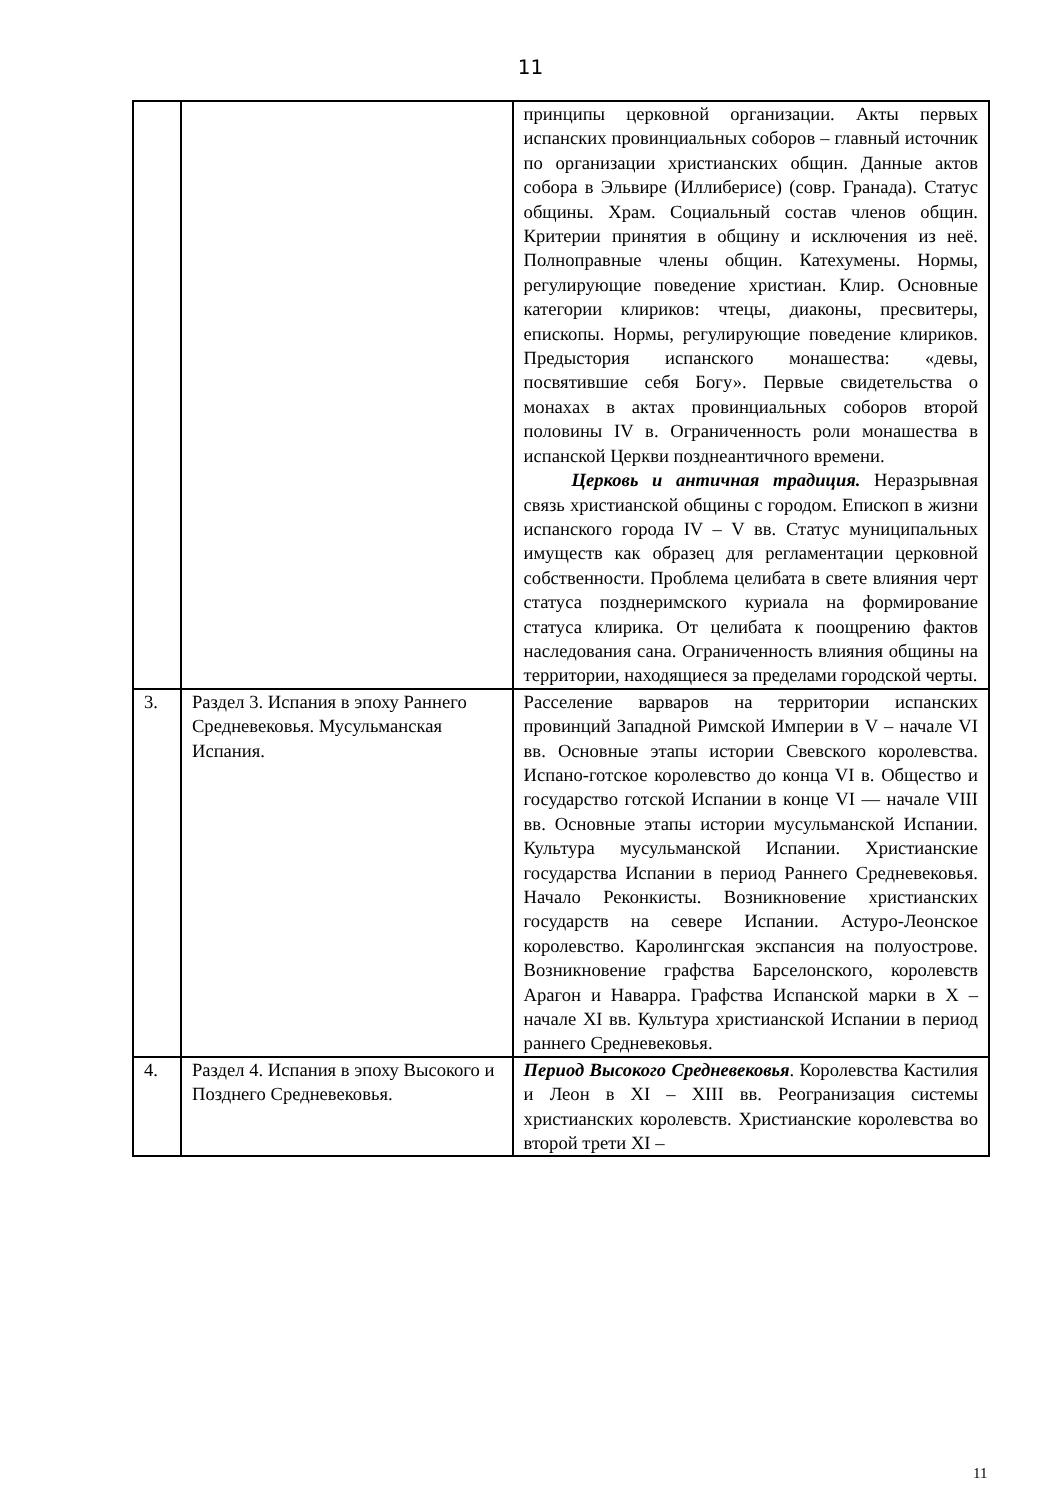11
| | | принципы церковной организации. Акты первых испанских провинциальных соборов – главный источник по организации христианских общин. Данные актов собора в Эльвире (Иллиберисе) (совр. Гранада). Статус общины. Храм. Социальный состав членов общин. Критерии принятия в общину и исключения из неё. Полноправные члены общин. Катехумены. Нормы, регулирующие поведение христиан. Клир. Основные категории клириков: чтецы, диаконы, пресвитеры, епископы. Нормы, регулирующие поведение клириков. Предыстория испанского монашества: «девы, посвятившие себя Богу». Первые свидетельства о монахах в актах провинциальных соборов второй половины IV в. Ограниченность роли монашества в испанской Церкви позднеантичного времени. Церковь и античная традиция. Неразрывная связь христианской общины с городом. Епископ в жизни испанского города IV – V вв. Статус муниципальных имуществ как образец для регламентации церковной собственности. Проблема целибата в свете влияния черт статуса позднеримского куриала на формирование статуса клирика. От целибата к поощрению фактов наследования сана. Ограниченность влияния общины на территории, находящиеся за пределами городской черты. |
| 3. | Раздел 3. Испания в эпоху Раннего Средневековья. Мусульманская Испания. | Расселение варваров на территории испанских провинций Западной Римской Империи в V – начале VI вв. Основные этапы истории Свевского королевства. Испано-готское королевство до конца VI в. Общество и государство готской Испании в конце VI — начале VIII вв. Основные этапы истории мусульманской Испании. Культура мусульманской Испании. Христианские государства Испании в период Раннего Средневековья. Начало Реконкисты. Возникновение христианских государств на севере Испании. Астуро-Леонское королевство. Каролингская экспансия на полуострове. Возникновение графства Барселонского, королевств Арагон и Наварра. Графства Испанской марки в X – начале XI вв. Культура христианской Испании в период раннего Средневековья. |
| 4. | Раздел 4. Испания в эпоху Высокого и Позднего Средневековья. | Период Высокого Средневековья . Королевства Кастилия и Леон в XI – XIII вв. Реогранизация системы христианских королевств. Христианские королевства во второй трети XI – |
11